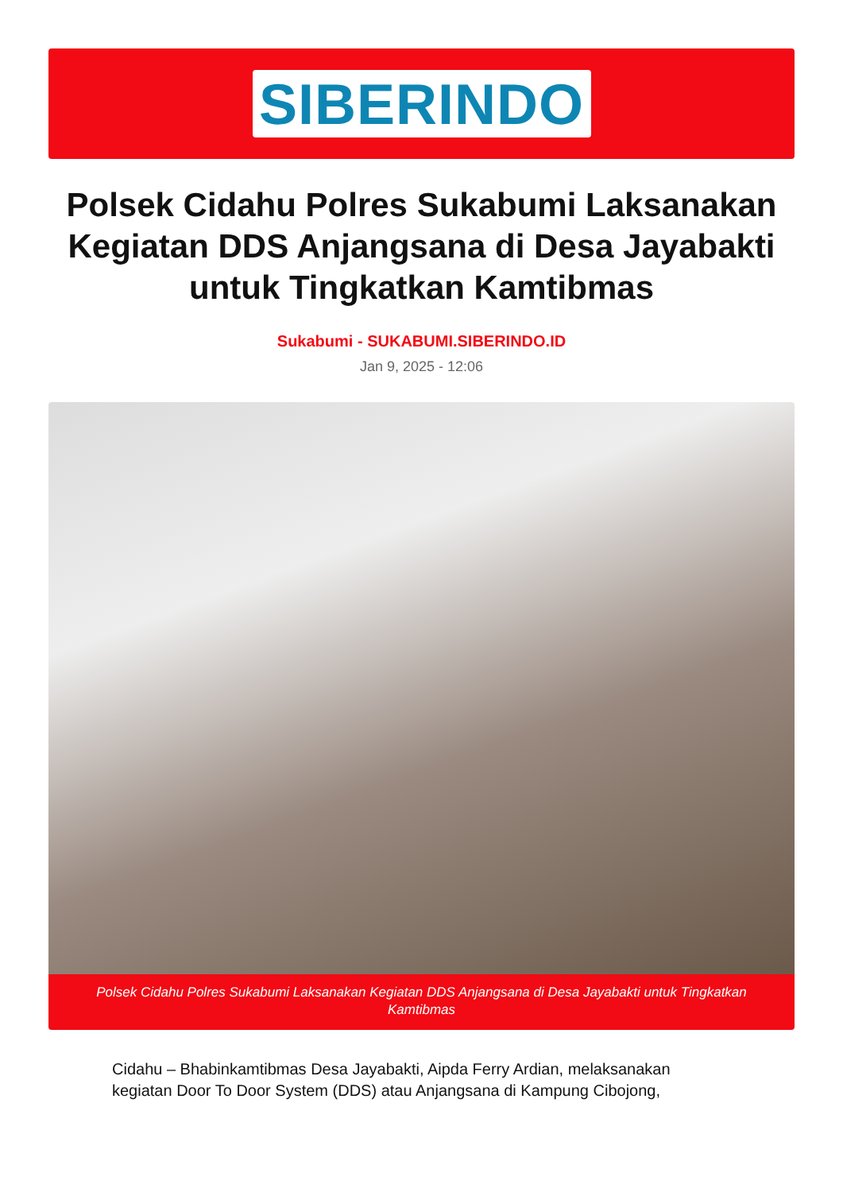SIBERINDO
Polsek Cidahu Polres Sukabumi Laksanakan Kegiatan DDS Anjangsana di Desa Jayabakti untuk Tingkatkan Kamtibmas
Sukabumi - SUKABUMI.SIBERINDO.ID
Jan 9, 2025 - 12:06
Polsek Cidahu Polres Sukabumi Laksanakan Kegiatan DDS Anjangsana di Desa Jayabakti untuk Tingkatkan Kamtibmas
Cidahu – Bhabinkamtibmas Desa Jayabakti, Aipda Ferry Ardian, melaksanakan kegiatan Door To Door System (DDS) atau Anjangsana di Kampung Cibojong,